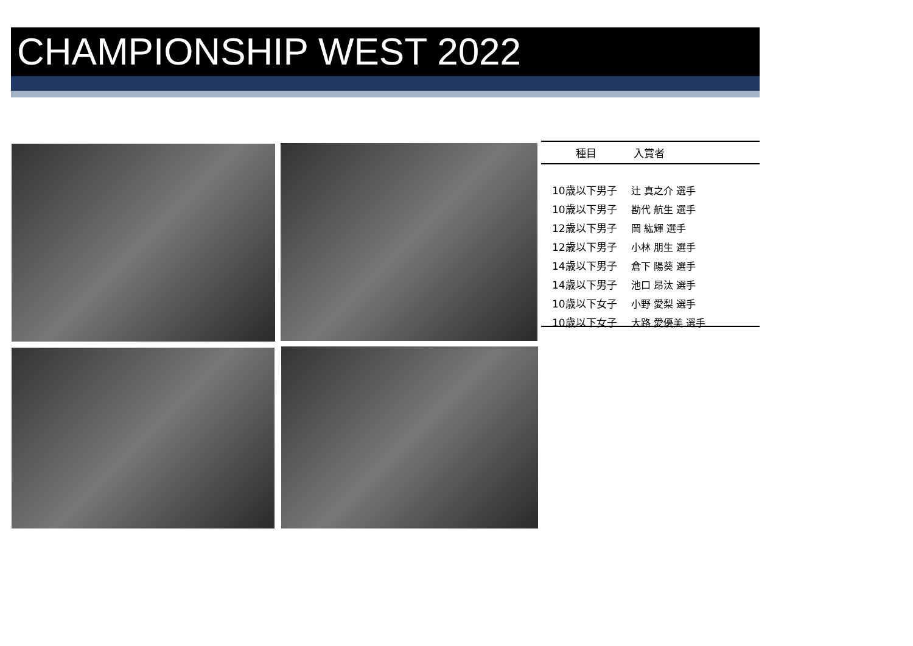CHAMPIONSHIP WEST 2022
| 種目 | 入賞者 |
| --- | --- |
| 10歳以下男子 | 辻 真之介 選手 |
| 10歳以下男子 | 勘代 航生 選手 |
| 12歳以下男子 | 岡 紘輝 選手 |
| 12歳以下男子 | 小林 朋生 選手 |
| 14歳以下男子 | 倉下 陽葵 選手 |
| 14歳以下男子 | 池口 昂汰 選手 |
| 10歳以下女子 | 小野 愛梨 選手 |
| 10歳以下女子 | 大路 愛優美 選手 |